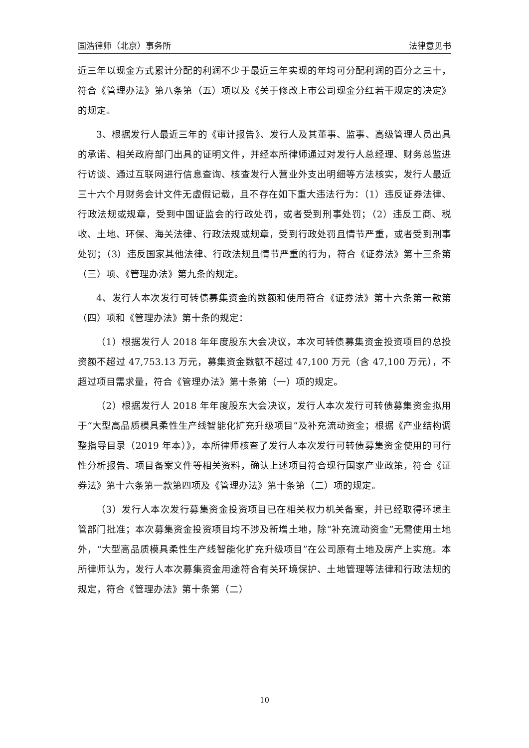国浩律师（北京）事务所 法律意见书
近三年以现金方式累计分配的利润不少于最近三年实现的年均可分配利润的百分之三十，符合《管理办法》第八条第（五）项以及《关于修改上市公司现金分红若干规定的决定》的规定。
3、根据发行人最近三年的《审计报告》、发行人及其董事、监事、高级管理人员出具的承诺、相关政府部门出具的证明文件，并经本所律师通过对发行人总经理、财务总监进行访谈、通过互联网进行信息查询、核查发行人营业外支出明细等方法核实，发行人最近三十六个月财务会计文件无虚假记载，且不存在如下重大违法行为：（1）违反证券法律、行政法规或规章，受到中国证监会的行政处罚，或者受到刑事处罚；（2）违反工商、税收、土地、环保、海关法律、行政法规或规章，受到行政处罚且情节严重，或者受到刑事处罚；（3）违反国家其他法律、行政法规且情节严重的行为，符合《证券法》第十三条第（三）项、《管理办法》第九条的规定。
4、发行人本次发行可转债募集资金的数额和使用符合《证券法》第十六条第一款第（四）项和《管理办法》第十条的规定：
（1）根据发行人 2018 年年度股东大会决议，本次可转债募集资金投资项目的总投资额不超过 47,753.13 万元，募集资金数额不超过 47,100 万元（含 47,100 万元），不超过项目需求量，符合《管理办法》第十条第（一）项的规定。
（2）根据发行人 2018 年年度股东大会决议，发行人本次发行可转债募集资金拟用于“大型高品质模具柔性生产线智能化扩充升级项目”及补充流动资金；根据《产业结构调整指导目录（2019 年本）》，本所律师核查了发行人本次发行可转债募集资金使用的可行性分析报告、项目备案文件等相关资料，确认上述项目符合现行国家产业政策，符合《证券法》第十六条第一款第四项及《管理办法》第十条第（二）项的规定。
（3）发行人本次发行募集资金投资项目已在相关权力机关备案，并已经取得环境主管部门批准；本次募集资金投资项目均不涉及新增土地，除“补充流动资金”无需使用土地外，“大型高品质模具柔性生产线智能化扩充升级项目”在公司原有土地及房产上实施。本所律师认为，发行人本次募集资金用途符合有关环境保护、土地管理等法律和行政法规的规定，符合《管理办法》第十条第（二）
10